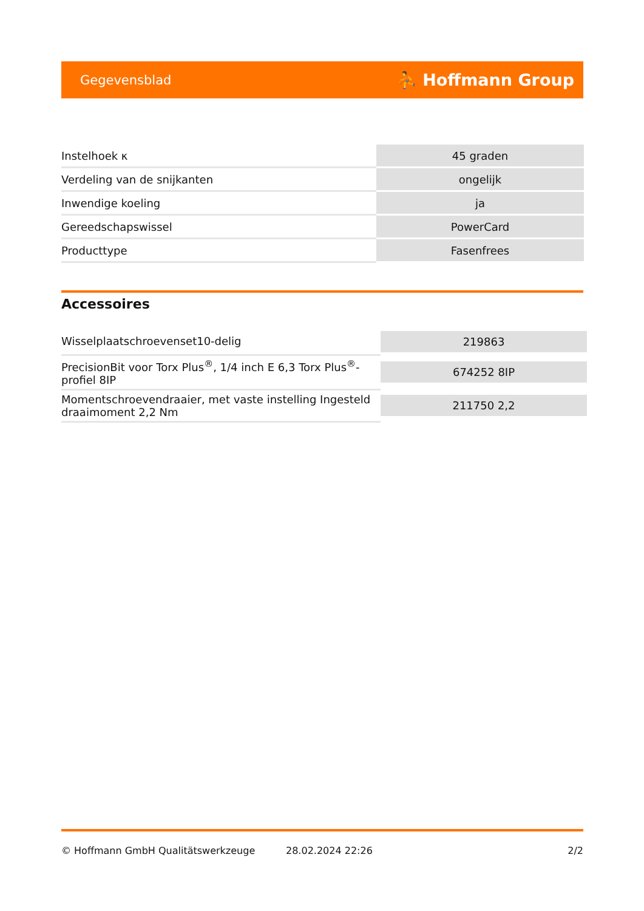Gegevensblad ⛹ Hoffmann Group
| Instelhoek κ | 45 graden |
| Verdeling van de snijkanten | ongelijk |
| Inwendige koeling | ja |
| Gereedschapswissel | PowerCard |
| Producttype | Fasenfrees |
Accessoires
| Wisselplaatschroevenset10-delig | 219863 |
| PrecisionBit voor Torx Plus<sup>®</sup>, 1/4 inch E 6,3 Torx Plus<sup>®</sup>- profiel 8IP | 674252 8IP |
| Momentschroevendraaier, met vaste instelling Ingesteld draaimoment 2,2 Nm | 211750 2,2 |
© Hoffmann GmbH Qualitätswerkzeuge 28.02.2024 22:26 2/2